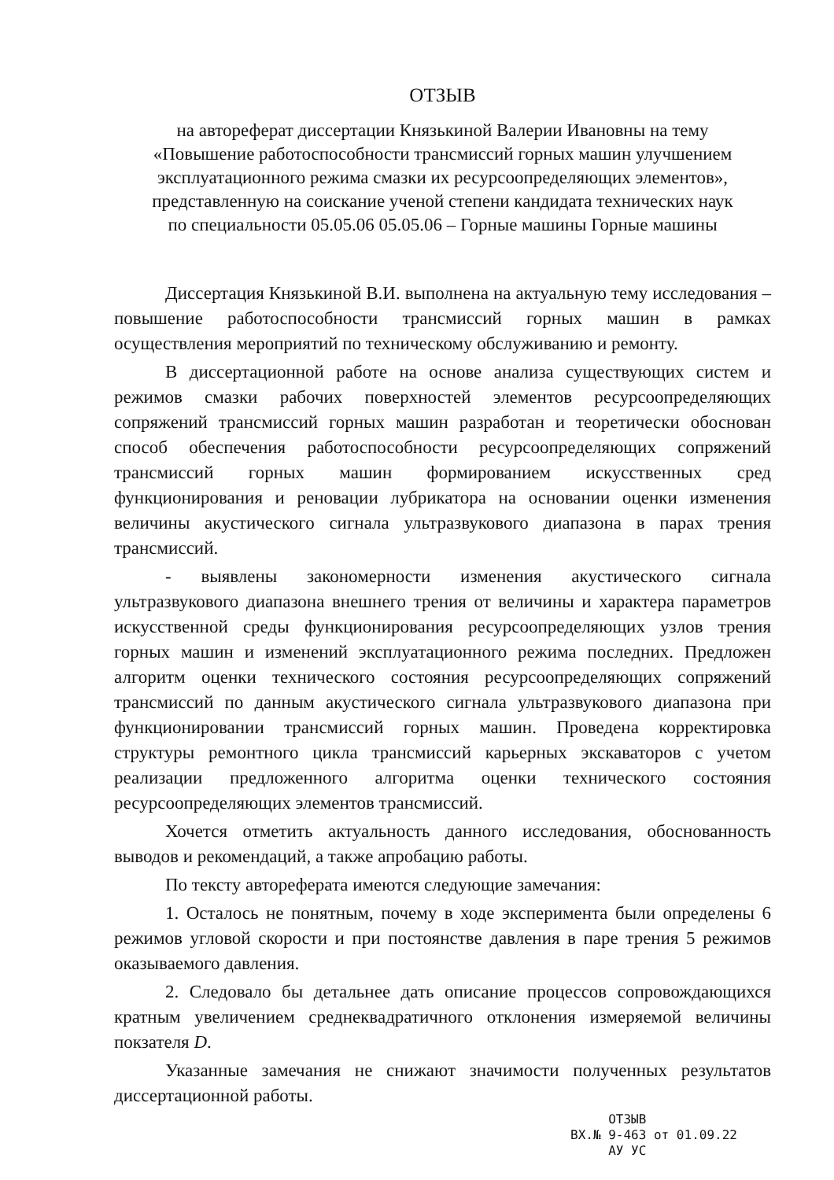ОТЗЫВ
на автореферат диссертации Князькиной Валерии Ивановны на тему
«Повышение работоспособности трансмиссий горных машин улучшением эксплуатационного режима смазки их ресурсоопределяющих элементов»,
представленную на соискание ученой степени кандидата технических наук
по специальности 05.05.06 05.05.06 – Горные машины Горные машины
Диссертация Князькиной В.И. выполнена на актуальную тему исследования – повышение работоспособности трансмиссий горных машин в рамках осуществления мероприятий по техническому обслуживанию и ремонту.
В диссертационной работе на основе анализа существующих систем и режимов смазки рабочих поверхностей элементов ресурсоопределяющих сопряжений трансмиссий горных машин разработан и теоретически обоснован способ обеспечения работоспособности ресурсоопределяющих сопряжений трансмиссий горных машин формированием искусственных сред функционирования и реновации лубрикатора на основании оценки изменения величины акустического сигнала ультразвукового диапазона в парах трения трансмиссий.
- выявлены закономерности изменения акустического сигнала ультразвукового диапазона внешнего трения от величины и характера параметров искусственной среды функционирования ресурсоопределяющих узлов трения горных машин и изменений эксплуатационного режима последних. Предложен алгоритм оценки технического состояния ресурсоопределяющих сопряжений трансмиссий по данным акустического сигнала ультразвукового диапазона при функционировании трансмиссий горных машин. Проведена корректировка структуры ремонтного цикла трансмиссий карьерных экскаваторов с учетом реализации предложенного алгоритма оценки технического состояния ресурсоопределяющих элементов трансмиссий.
Хочется отметить актуальность данного исследования, обоснованность выводов и рекомендаций, а также апробацию работы.
По тексту автореферата имеются следующие замечания:
1. Осталось не понятным, почему в ходе эксперимента были определены 6 режимов угловой скорости и при постоянстве давления в паре трения 5 режимов оказываемого давления.
2. Следовало бы детальнее дать описание процессов сопровождающихся кратным увеличением среднеквадратичного отклонения измеряемой величины покзателя D.
Указанные замечания не снижают значимости полученных результатов диссертационной работы.
ОТЗЫВ
ВХ.№ 9-463 от 01.09.22
АУ УС